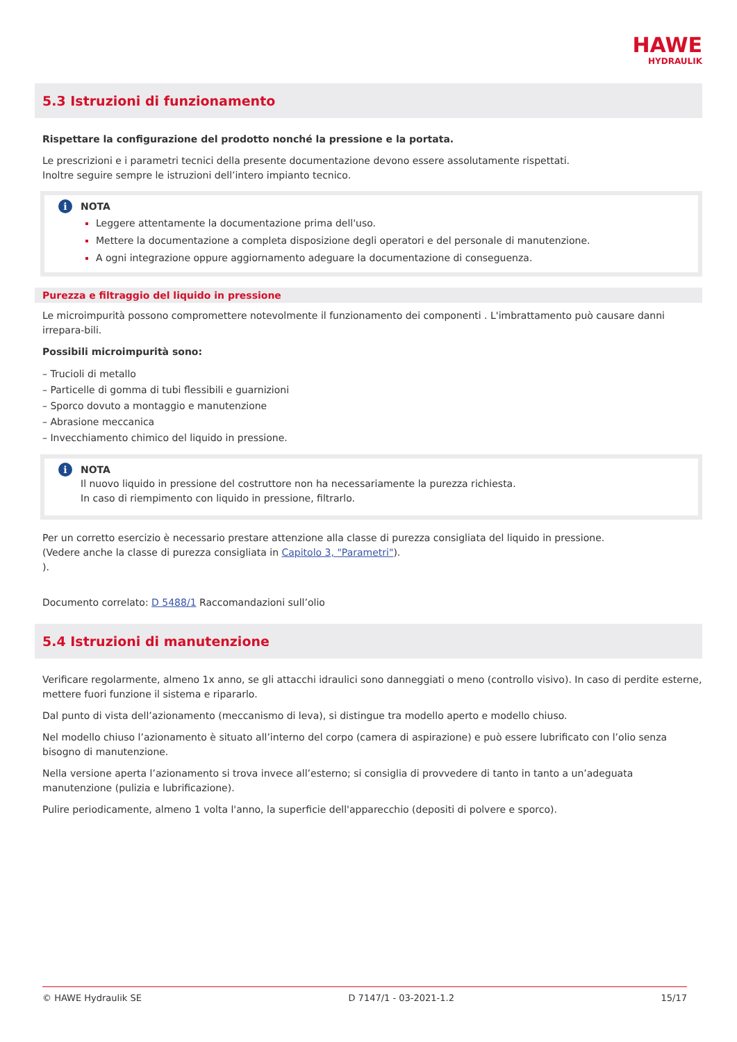HAWE
HYDRAULIK
5.3 Istruzioni di funzionamento
Rispettare la configurazione del prodotto nonché la pressione e la portata.
Le prescrizioni e i parametri tecnici della presente documentazione devono essere assolutamente rispettati.
Inoltre seguire sempre le istruzioni dell’intero impianto tecnico.
i NOTA
Leggere attentamente la documentazione prima dell'uso.
Mettere la documentazione a completa disposizione degli operatori e del personale di manutenzione.
A ogni integrazione oppure aggiornamento adeguare la documentazione di conseguenza.
Purezza e filtraggio del liquido in pressione
Le microimpurità possono compromettere notevolmente il funzionamento dei componenti . L'imbrattamento può causare danni irrepara-bili.
Possibili microimpurità sono:
– Trucioli di metallo
– Particelle di gomma di tubi flessibili e guarnizioni
– Sporco dovuto a montaggio e manutenzione
– Abrasione meccanica
– Invecchiamento chimico del liquido in pressione.
i NOTA
Il nuovo liquido in pressione del costruttore non ha necessariamente la purezza richiesta.
In caso di riempimento con liquido in pressione, filtrarlo.
Per un corretto esercizio è necessario prestare attenzione alla classe di purezza consigliata del liquido in pressione.
(Vedere anche la classe di purezza consigliata in Capitolo 3, "Parametri").
).
Documento correlato: D 5488/1 Raccomandazioni sull’olio
5.4 Istruzioni di manutenzione
Verificare regolarmente, almeno 1x anno, se gli attacchi idraulici sono danneggiati o meno (controllo visivo). In caso di perdite esterne, mettere fuori funzione il sistema e ripararlo.
Dal punto di vista dell’azionamento (meccanismo di leva), si distingue tra modello aperto e modello chiuso.
Nel modello chiuso l’azionamento è situato all’interno del corpo (camera di aspirazione) e può essere lubrificato con l’olio senza bisogno di manutenzione.
Nella versione aperta l’azionamento si trova invece all’esterno; si consiglia di provvedere di tanto in tanto a un’adeguata manutenzione (pulizia e lubrificazione).
Pulire periodicamente, almeno 1 volta l'anno, la superficie dell'apparecchio (depositi di polvere e sporco).
© HAWE Hydraulik SE D 7147/1 - 03-2021-1.2 15/17